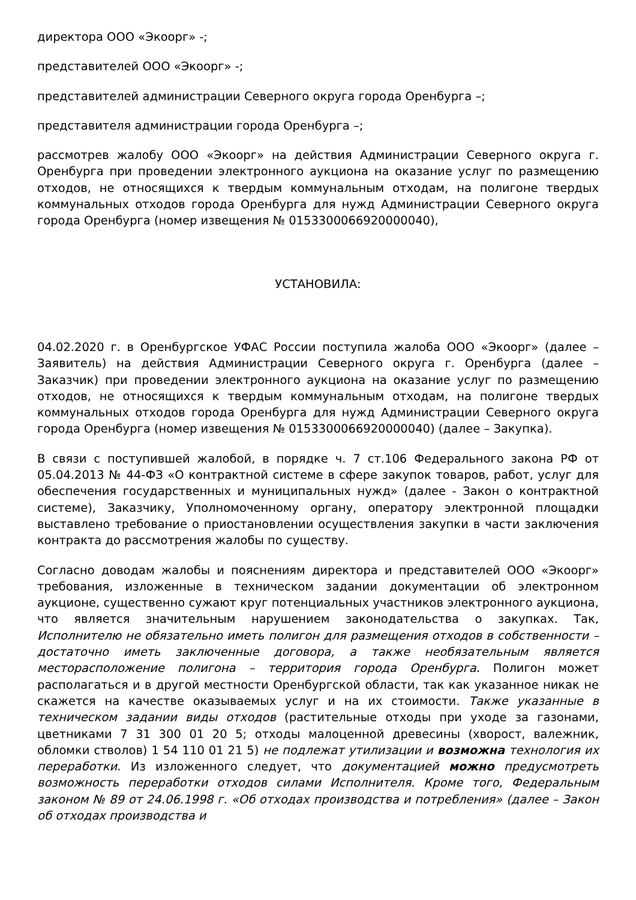директора ООО «Экоорг» -;
представителей ООО «Экоорг» -;
представителей администрации Северного округа города Оренбурга –;
представителя администрации города Оренбурга –;
рассмотрев жалобу ООО «Экоорг» на действия Администрации Северного округа г. Оренбурга при проведении электронного аукциона на оказание услуг по размещению отходов, не относящихся к твердым коммунальным отходам, на полигоне твердых коммунальных отходов города Оренбурга для нужд Администрации Северного округа города Оренбурга (номер извещения № 0153300066920000040),
УСТАНОВИЛА:
04.02.2020 г. в Оренбургское УФАС России поступила жалоба ООО «Экоорг» (далее – Заявитель) на действия Администрации Северного округа г. Оренбурга (далее – Заказчик) при проведении электронного аукциона на оказание услуг по размещению отходов, не относящихся к твердым коммунальным отходам, на полигоне твердых коммунальных отходов города Оренбурга для нужд Администрации Северного округа города Оренбурга (номер извещения № 0153300066920000040) (далее – Закупка).
В связи с поступившей жалобой, в порядке ч. 7 ст.106 Федерального закона РФ от 05.04.2013 № 44-ФЗ «О контрактной системе в сфере закупок товаров, работ, услуг для обеспечения государственных и муниципальных нужд» (далее - Закон о контрактной системе), Заказчику, Уполномоченному органу, оператору электронной площадки выставлено требование о приостановлении осуществления закупки в части заключения контракта до рассмотрения жалобы по существу.
Согласно доводам жалобы и пояснениям директора и представителей ООО «Экоорг» требования, изложенные в техническом задании документации об электронном аукционе, существенно сужают круг потенциальных участников электронного аукциона, что является значительным нарушением законодательства о закупках. Так, Исполнителю не обязательно иметь полигон для размещения отходов в собственности – достаточно иметь заключенные договора, а также необязательным является месторасположение полигона – территория города Оренбурга. Полигон может располагаться и в другой местности Оренбургской области, так как указанное никак не скажется на качестве оказываемых услуг и на их стоимости. Также указанные в техническом задании виды отходов (растительные отходы при уходе за газонами, цветниками 7 31 300 01 20 5; отходы малоценной древесины (хворост, валежник, обломки стволов) 1 54 110 01 21 5) не подлежат утилизации и возможна технология их переработки. Из изложенного следует, что документацией можно предусмотреть возможность переработки отходов силами Исполнителя. Кроме того, Федеральным законом № 89 от 24.06.1998 г. «Об отходах производства и потребления» (далее – Закон об отходах производства и